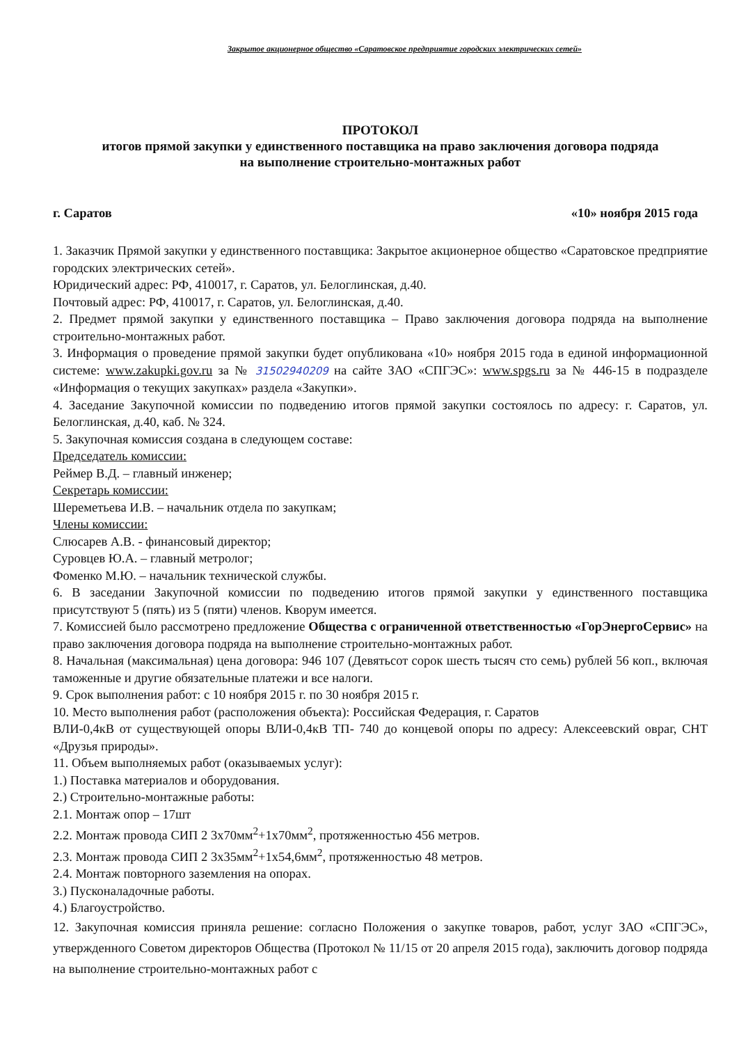Закрытое акционерное общество «Саратовское предприятие городских электрических сетей»
ПРОТОКОЛ
итогов прямой закупки у единственного поставщика на право заключения договора подряда
на выполнение строительно-монтажных работ
г. Саратов «10» ноября 2015 года
1. Заказчик Прямой закупки у единственного поставщика: Закрытое акционерное общество «Саратовское предприятие городских электрических сетей».
Юридический адрес: РФ, 410017, г. Саратов, ул. Белоглинская, д.40.
Почтовый адрес: РФ, 410017, г. Саратов, ул. Белоглинская, д.40.
2. Предмет прямой закупки у единственного поставщика – Право заключения договора подряда на выполнение строительно-монтажных работ.
3. Информация о проведение прямой закупки будет опубликована «10» ноября 2015 года в единой информационной системе: www.zakupki.gov.ru за № 31502940209 на сайте ЗАО «СПГЭС»: www.spgs.ru за № 446-15 в подразделе «Информация о текущих закупках» раздела «Закупки».
4. Заседание Закупочной комиссии по подведению итогов прямой закупки состоялось по адресу: г. Саратов, ул. Белоглинская, д.40, каб. № 324.
5. Закупочная комиссия создана в следующем составе:
Председатель комиссии:
Реймер В.Д. – главный инженер;
Секретарь комиссии:
Шереметьева И.В. – начальник отдела по закупкам;
Члены комиссии:
Слюсарев А.В. - финансовый директор;
Суровцев Ю.А. – главный метролог;
Фоменко М.Ю. – начальник технической службы.
6. В заседании Закупочной комиссии по подведению итогов прямой закупки у единственного поставщика присутствуют 5 (пять) из 5 (пяти) членов. Кворум имеется.
7. Комиссией было рассмотрено предложение Общества с ограниченной ответственностью «ГорЭнергоСервис» на право заключения договора подряда на выполнение строительно-монтажных работ.
8. Начальная (максимальная) цена договора: 946 107 (Девятьсот сорок шесть тысяч сто семь) рублей 56 коп., включая таможенные и другие обязательные платежи и все налоги.
9. Срок выполнения работ: с 10 ноября 2015 г. по 30 ноября 2015 г.
10. Место выполнения работ (расположения объекта): Российская Федерация, г. Саратов
ВЛИ-0,4кВ от существующей опоры ВЛИ-0,4кВ ТП- 740 до концевой опоры по адресу: Алексеевский овраг, СНТ «Друзья природы».
11. Объем выполняемых работ (оказываемых услуг):
1.) Поставка материалов и оборудования.
2.) Строительно-монтажные работы:
2.1. Монтаж опор – 17шт
2.2. Монтаж провода СИП 2 3х70мм<sup>2</sup>+1х70мм<sup>2</sup>, протяженностью 456 метров.
2.3. Монтаж провода СИП 2 3х35мм<sup>2</sup>+1х54,6мм<sup>2</sup>, протяженностью 48 метров.
2.4. Монтаж повторного заземления на опорах.
3.) Пусконаладочные работы.
4.) Благоустройство.
12. Закупочная комиссия приняла решение: согласно Положения о закупке товаров, работ, услуг ЗАО «СПГЭС», утвержденного Советом директоров Общества (Протокол № 11/15 от 20 апреля 2015 года), заключить договор подряда на выполнение строительно-монтажных работ с